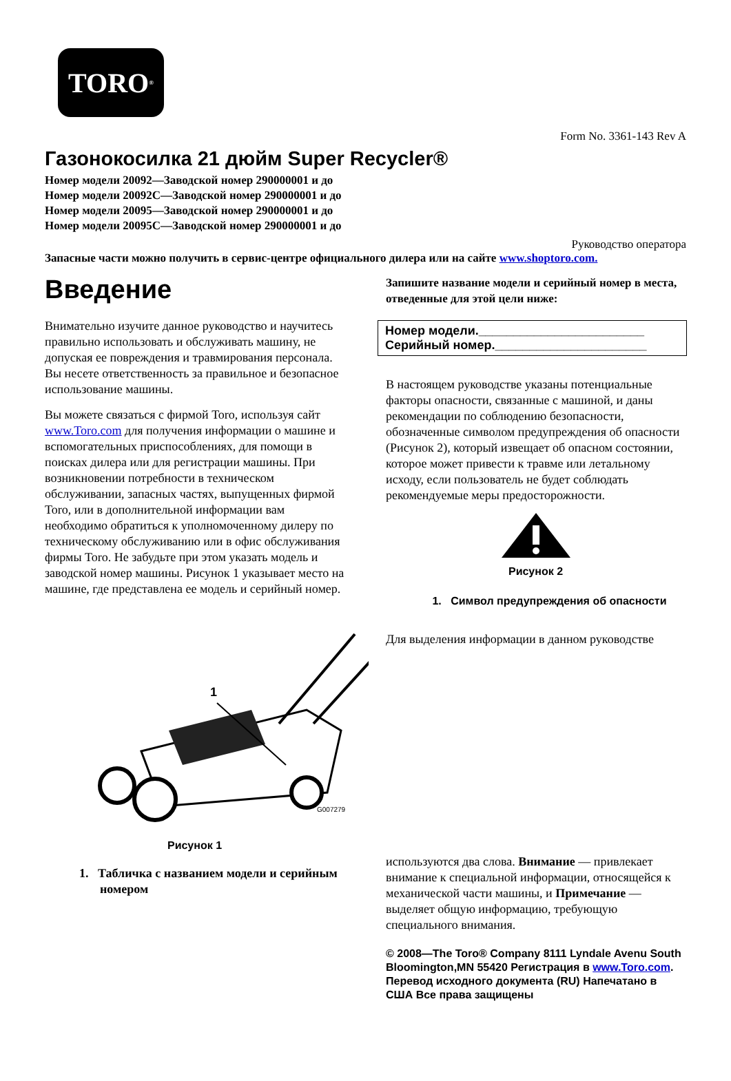TORO<sup>®</sup>
Form No. 3361-143 Rev A
Газонокосилка 21 дюйм Super Recycler®
Номер модели 20092—Заводской номер 290000001 и до
Номер модели 20092C—Заводской номер 290000001 и до
Номер модели 20095—Заводской номер 290000001 и до
Номер модели 20095C—Заводской номер 290000001 и до
Руководство оператора
Запасные части можно получить в сервис-центре официального дилера или на сайте www.shoptoro.com.
Введение
Внимательно изучите данное руководство и научитесь правильно использовать и обслуживать машину, не допуская ее повреждения и травмирования персонала. Вы несете ответственность за правильное и безопасное использование машины.
Вы можете связаться с фирмой Toro, используя сайт www.Toro.com для получения информации о машине и вспомогательных приспособлениях, для помощи в поисках дилера или для регистрации машины. При возникновении потребности в техническом обслуживании, запасных частях, выпущенных фирмой Toro, или в дополнительной информации вам необходимо обратиться к уполномоченному дилеру по техническому обслуживанию или в офис обслуживания фирмы Toro. Не забудьте при этом указать модель и заводской номер машины. Рисунок 1 указывает место на машине, где представлена ее модель и серийный номер.
1
G007279
Рисунок 1
1. Табличка с названием модели и серийным номером
Запишите название модели и серийный номер в места, отведенные для этой цели ниже:
Номер модели.________________________
Серийный номер.______________________
В настоящем руководстве указаны потенциальные факторы опасности, связанные с машиной, и даны рекомендации по соблюдению безопасности, обозначенные символом предупреждения об опасности (Рисунок 2), который извещает об опасном состоянии, которое может привести к травме или летальному исходу, если пользователь не будет соблюдать рекомендуемые меры предосторожности.
Рисунок 2
1. Символ предупреждения об опасности
Для выделения информации в данном руководстве
используются два слова. Внимание — привлекает внимание к специальной информации, относящейся к механической части машины, и Примечание — выделяет общую информацию, требующую специального внимания.
© 2008—The Toro® Company 8111 Lyndale Avenu South Bloomington,MN 55420 Регистрация в www.Toro.com. Перевод исходного документа (RU) Напечатано в США Все права защищены